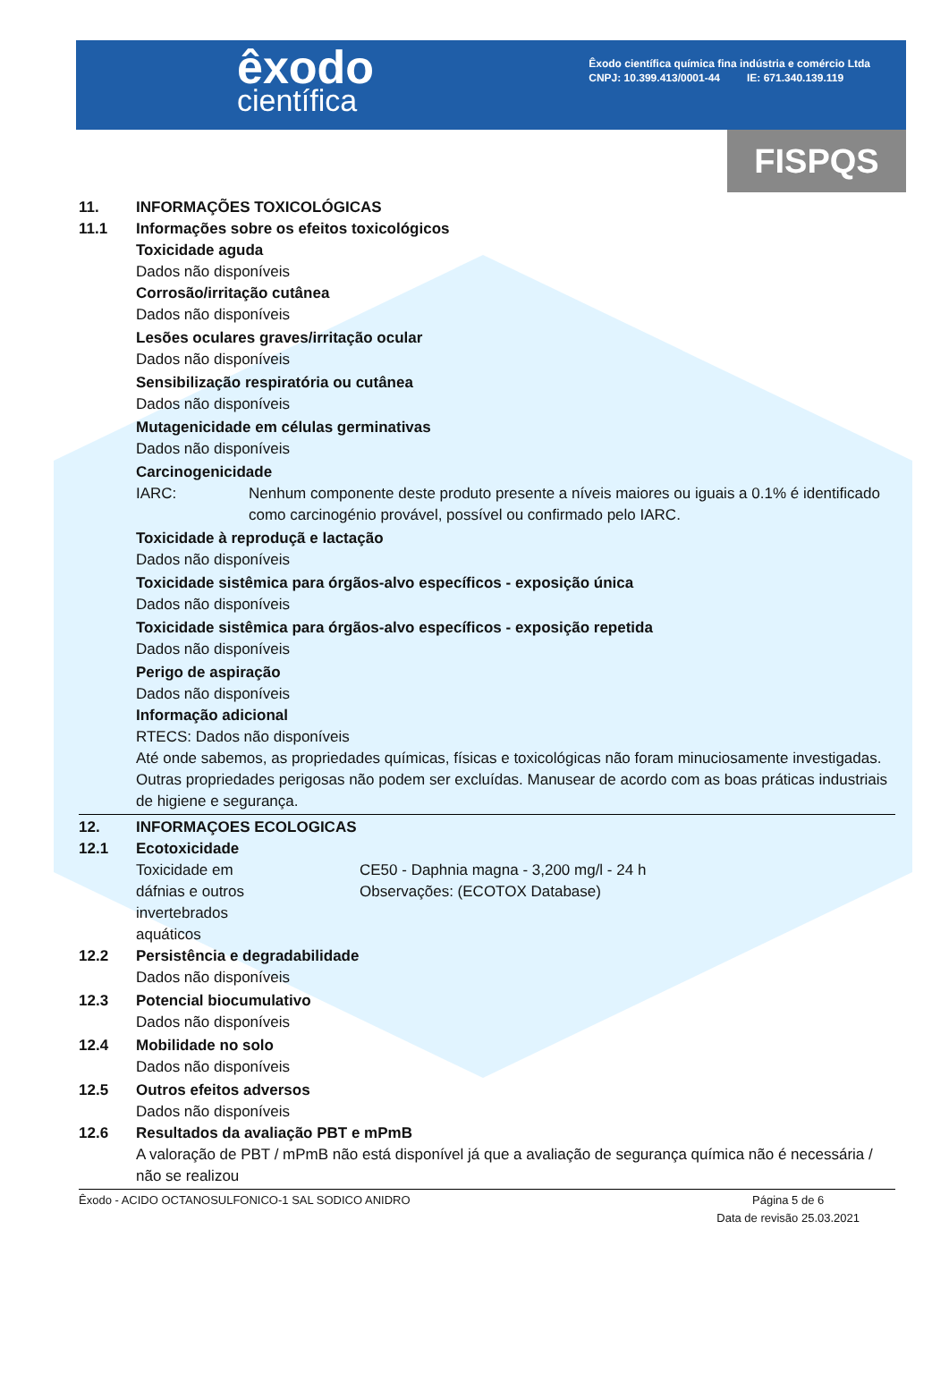êxodo
científica
Êxodo científica química fina indústria e comércio Ltda
CNPJ: 10.399.413/0001-44 IE: 671.340.139.119
FISPQS
11. INFORMAÇÕES TOXICOLÓGICAS
11.1 Informações sobre os efeitos toxicológicos
Toxicidade aguda
Dados não disponíveis
Corrosão/irritação cutânea
Dados não disponíveis
Lesões oculares graves/irritação ocular
Dados não disponíveis
Sensibilização respiratória ou cutânea
Dados não disponíveis
Mutagenicidade em células germinativas
Dados não disponíveis
Carcinogenicidade
IARC: Nenhum componente deste produto presente a níveis maiores ou iguais a 0.1% é identificado como carcinogénio provável, possível ou confirmado pelo IARC.
Toxicidade à reproduçã e lactação
Dados não disponíveis
Toxicidade sistêmica para órgãos-alvo específicos - exposição única
Dados não disponíveis
Toxicidade sistêmica para órgãos-alvo específicos - exposição repetida
Dados não disponíveis
Perigo de aspiração
Dados não disponíveis
Informação adicional
RTECS: Dados não disponíveis
Até onde sabemos, as propriedades químicas, físicas e toxicológicas não foram minuciosamente investigadas.
Outras propriedades perigosas não podem ser excluídas. Manusear de acordo com as boas práticas industriais de higiene e segurança.
12. INFORMAÇOES ECOLOGICAS
12.1 Ecotoxicidade
Toxicidade em
dáfnias e outros
invertebrados
aquáticos
CE50 - Daphnia magna - 3,200 mg/l - 24 h
Observações: (ECOTOX Database)
12.2 Persistência e degradabilidade
Dados não disponíveis
12.3 Potencial biocumulativo
Dados não disponíveis
12.4 Mobilidade no solo
Dados não disponíveis
12.5 Outros efeitos adversos
Dados não disponíveis
12.6 Resultados da avaliação PBT e mPmB
A valoração de PBT / mPmB não está disponível já que a avaliação de segurança química não é necessária / não se realizou
Êxodo - ACIDO OCTANOSULFONICO-1 SAL SODICO ANIDRO
Página 5 de 6
Data de revisão 25.03.2021